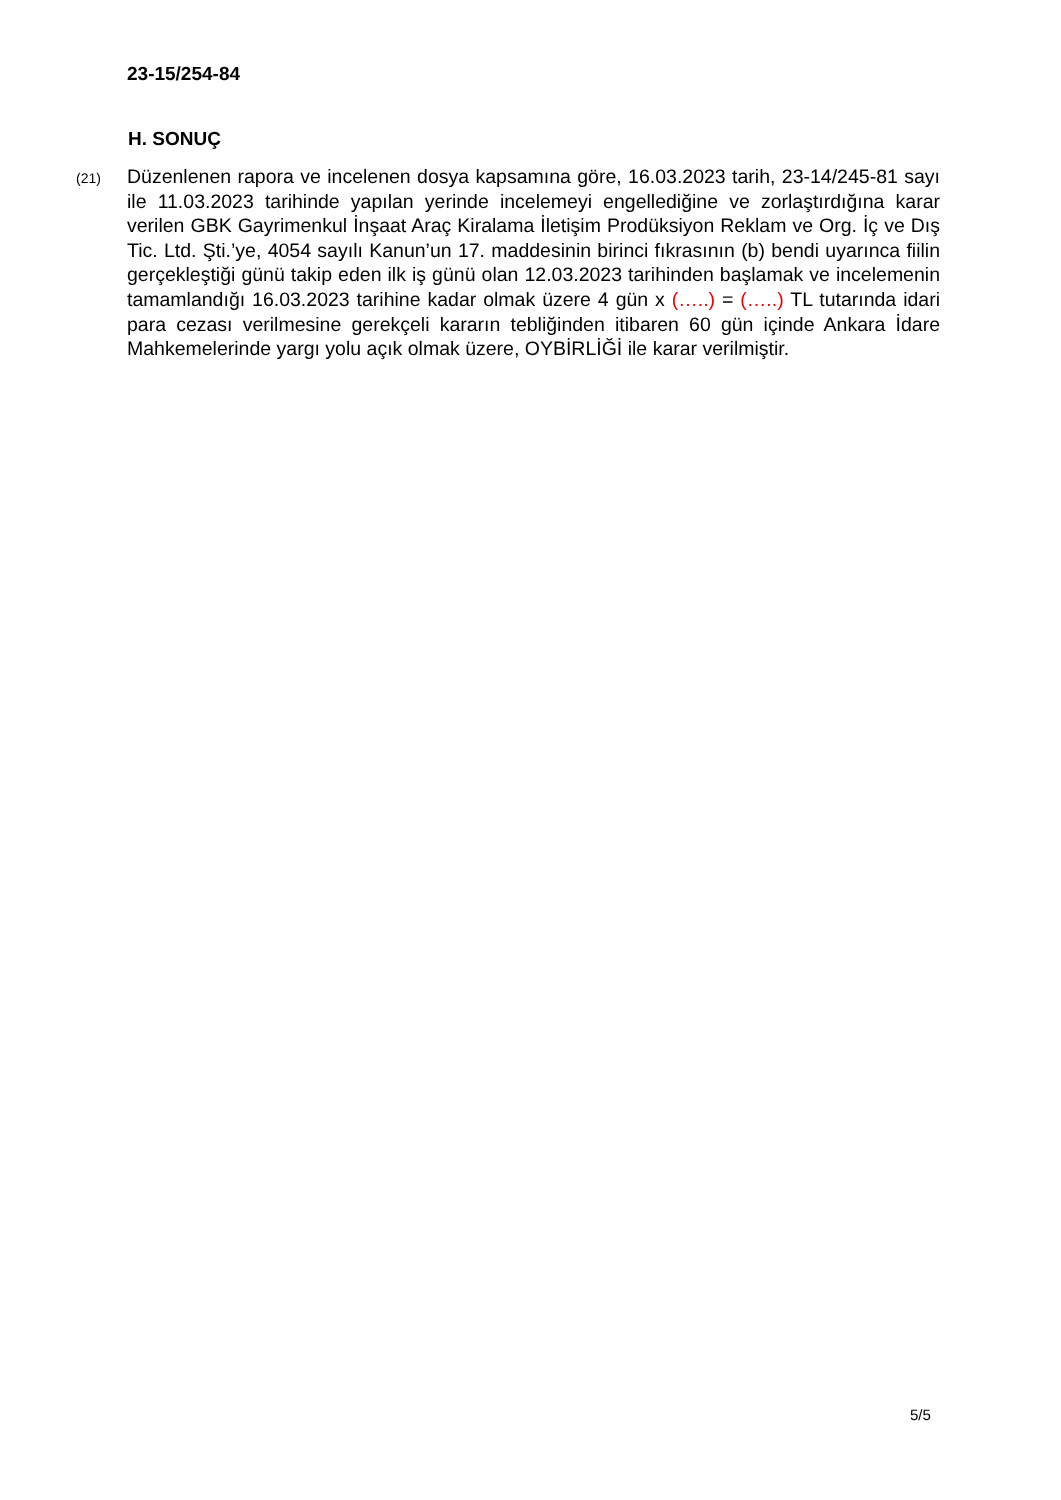23-15/254-84
H. SONUÇ
(21)
Düzenlenen rapora ve incelenen dosya kapsamına göre, 16.03.2023 tarih, 23-14/245-81 sayı ile 11.03.2023 tarihinde yapılan yerinde incelemeyi engellediğine ve zorlaştırdığına karar verilen GBK Gayrimenkul İnşaat Araç Kiralama İletişim Prodüksiyon Reklam ve Org. İç ve Dış Tic. Ltd. Şti.’ye, 4054 sayılı Kanun’un 17. maddesinin birinci fıkrasının (b) bendi uyarınca fiilin gerçekleştiği günü takip eden ilk iş günü olan 12.03.2023 tarihinden başlamak ve incelemenin tamamlandığı 16.03.2023 tarihine kadar olmak üzere 4 gün x (…..) = (…..) TL tutarında idari para cezası verilmesine gerekçeli kararın tebliğinden itibaren 60 gün içinde Ankara İdare Mahkemelerinde yargı yolu açık olmak üzere, OYBİRLİĞİ ile karar verilmiştir.
5/5